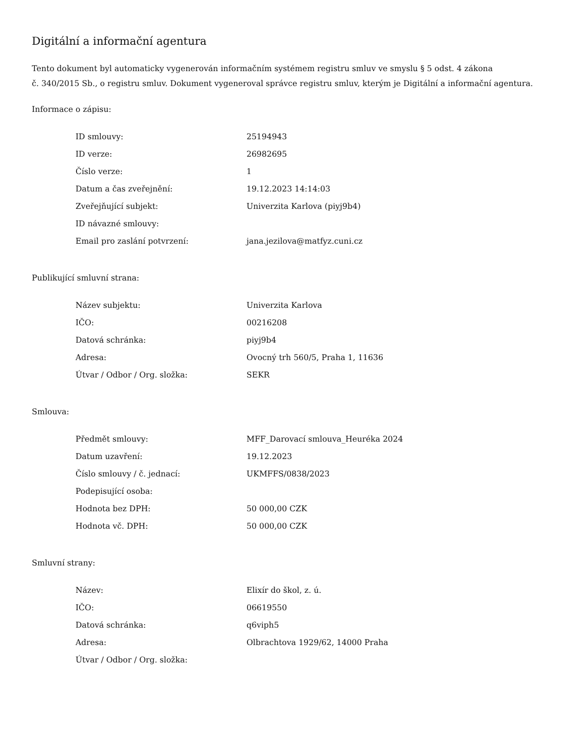Digitální a informační agentura
Tento dokument byl automaticky vygenerován informačním systémem registru smluv ve smyslu § 5 odst. 4 zákona
č. 340/2015 Sb., o registru smluv. Dokument vygeneroval správce registru smluv, kterým je Digitální a informační agentura.
Informace o zápisu:
| ID smlouvy: | 25194943 |
| ID verze: | 26982695 |
| Číslo verze: | 1 |
| Datum a čas zveřejnění: | 19.12.2023 14:14:03 |
| Zveřejňující subjekt: | Univerzita Karlova (piyj9b4) |
| ID návazné smlouvy: | |
| Email pro zaslání potvrzení: | jana.jezilova@matfyz.cuni.cz |
Publikující smluvní strana:
| Název subjektu: | Univerzita Karlova |
| IČO: | 00216208 |
| Datová schránka: | piyj9b4 |
| Adresa: | Ovocný trh 560/5, Praha 1, 11636 |
| Útvar / Odbor / Org. složka: | SEKR |
Smlouva:
| Předmět smlouvy: | MFF_Darovací smlouva_Heuréka 2024 |
| Datum uzavření: | 19.12.2023 |
| Číslo smlouvy / č. jednací: | UKMFFS/0838/2023 |
| Podepisující osoba: | |
| Hodnota bez DPH: | 50 000,00 CZK |
| Hodnota vč. DPH: | 50 000,00 CZK |
Smluvní strany:
| Název: | Elixír do škol, z. ú. |
| IČO: | 06619550 |
| Datová schránka: | q6viph5 |
| Adresa: | Olbrachtova 1929/62, 14000 Praha |
| Útvar / Odbor / Org. složka: | |